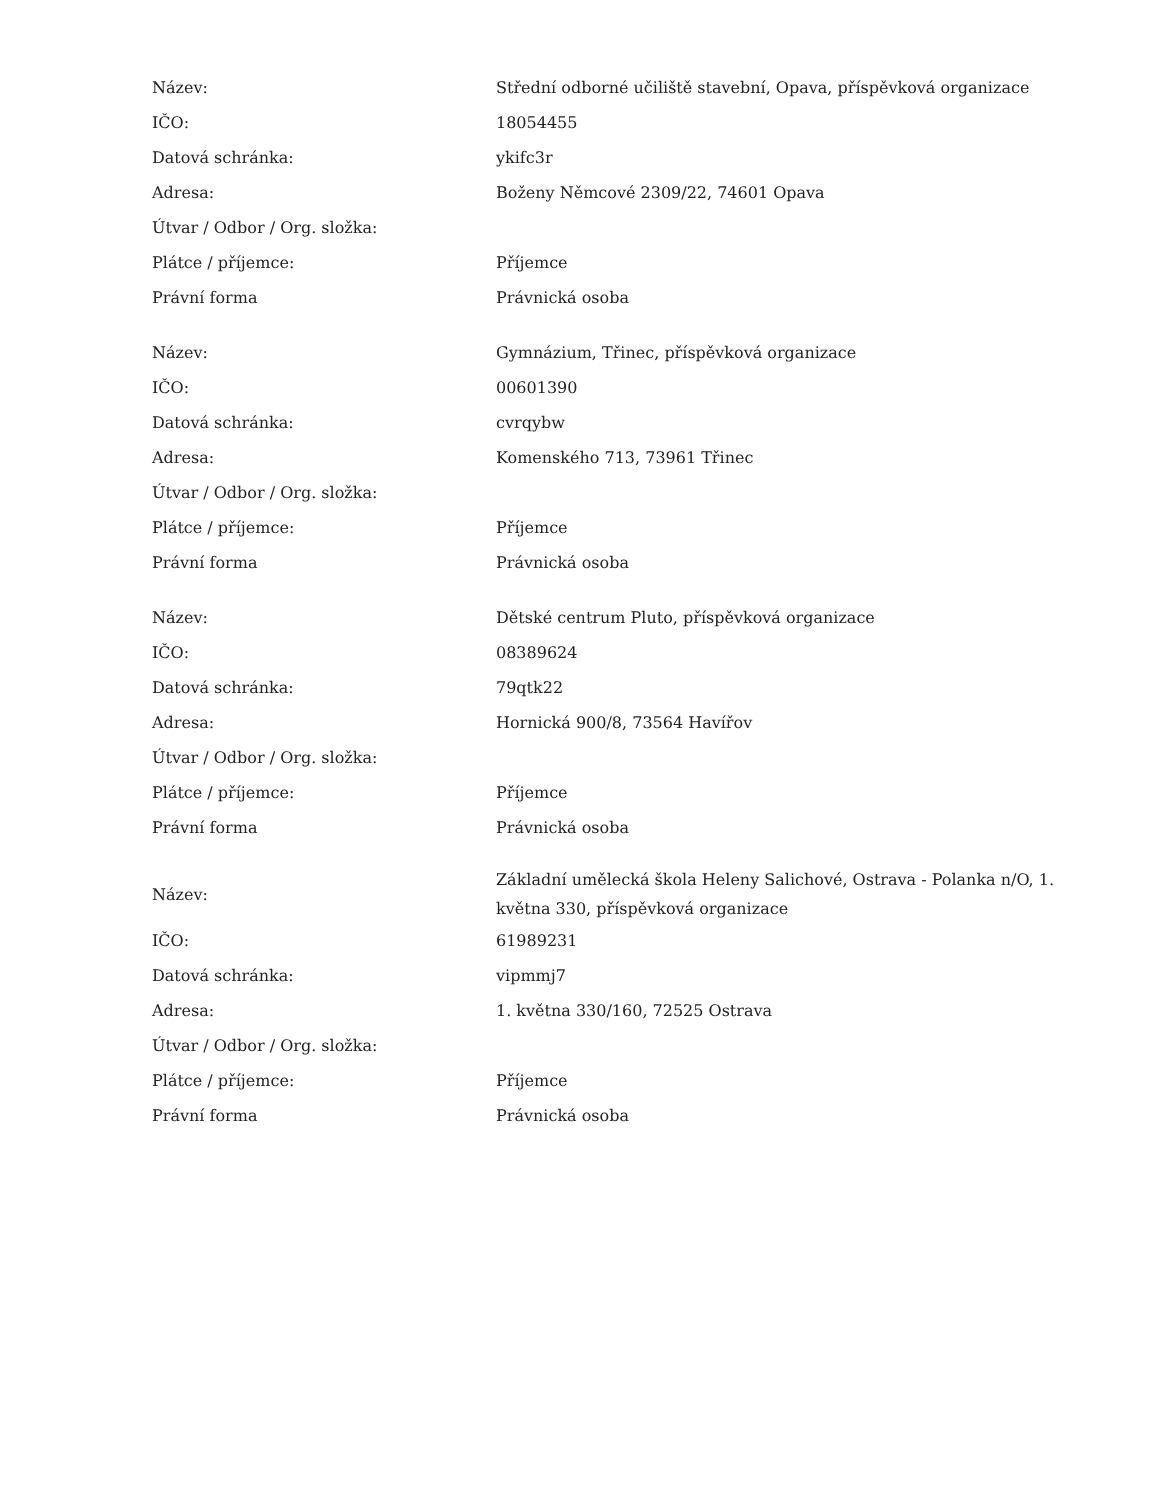| Název: | Střední odborné učiliště stavební, Opava, příspěvková organizace |
| IČO: | 18054455 |
| Datová schránka: | ykifc3r |
| Adresa: | Boženy Němcové 2309/22, 74601 Opava |
| Útvar / Odbor / Org. složka: | |
| Plátce / příjemce: | Příjemce |
| Právní forma | Právnická osoba |
| Název: | Gymnázium, Třinec, příspěvková organizace |
| IČO: | 00601390 |
| Datová schránka: | cvrqybw |
| Adresa: | Komenského 713, 73961 Třinec |
| Útvar / Odbor / Org. složka: | |
| Plátce / příjemce: | Příjemce |
| Právní forma | Právnická osoba |
| Název: | Dětské centrum Pluto, příspěvková organizace |
| IČO: | 08389624 |
| Datová schránka: | 79qtk22 |
| Adresa: | Hornická 900/8, 73564 Havířov |
| Útvar / Odbor / Org. složka: | |
| Plátce / příjemce: | Příjemce |
| Právní forma | Právnická osoba |
| Název: | Základní umělecká škola Heleny Salichové, Ostrava - Polanka n/O, 1. května 330, příspěvková organizace |
| IČO: | 61989231 |
| Datová schránka: | vipmmj7 |
| Adresa: | 1. května 330/160, 72525 Ostrava |
| Útvar / Odbor / Org. složka: | |
| Plátce / příjemce: | Příjemce |
| Právní forma | Právnická osoba |